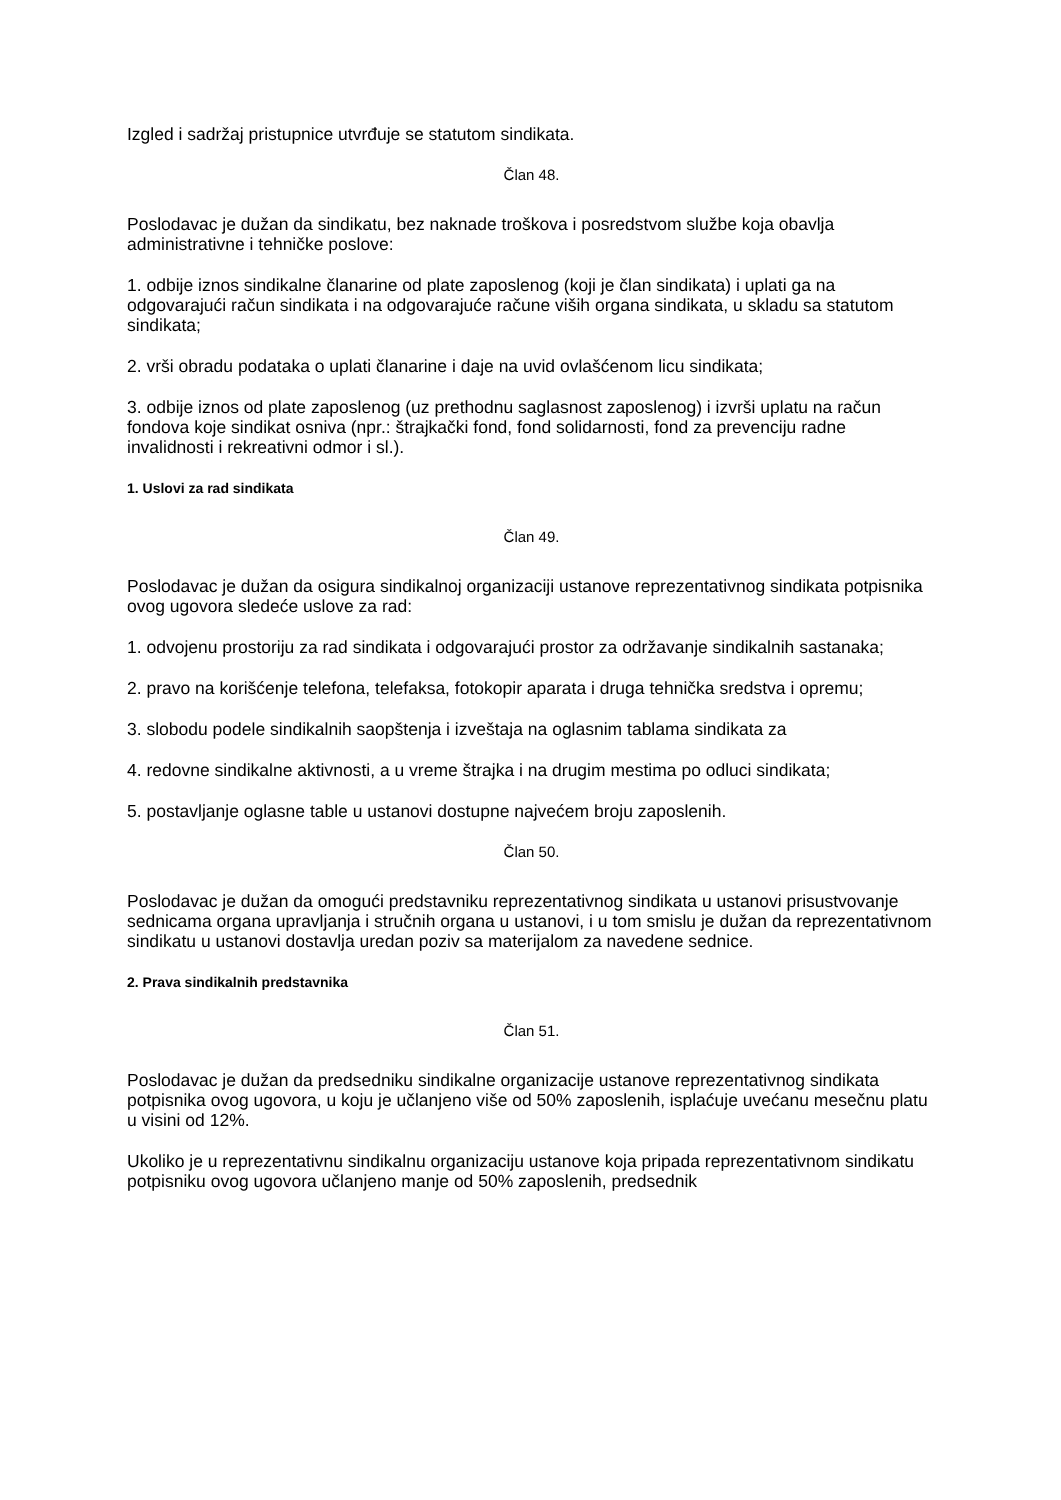Izgled i sadržaj pristupnice utvrđuje se statutom sindikata.
Član 48.
Poslodavac je dužan da sindikatu, bez naknade troškova i posredstvom službe koja obavlja administrativne i tehničke poslove:
1. odbije iznos sindikalne članarine od plate zaposlenog (koji je član sindikata) i uplati ga na odgovarajući račun sindikata i na odgovarajuće račune viših organa sindikata, u skladu sa statutom sindikata;
2. vrši obradu podataka o uplati članarine i daje na uvid ovlašćenom licu sindikata;
3. odbije iznos od plate zaposlenog (uz prethodnu saglasnost zaposlenog) i izvrši uplatu na račun fondova koje sindikat osniva (npr.: štrajkački fond, fond solidarnosti, fond za prevenciju radne invalidnosti i rekreativni odmor i sl.).
1. Uslovi za rad sindikata
Član 49.
Poslodavac je dužan da osigura sindikalnoj organizaciji ustanove reprezentativnog sindikata potpisnika ovog ugovora sledeće uslove za rad:
1. odvojenu prostoriju za rad sindikata i odgovarajući prostor za održavanje sindikalnih sastanaka;
2. pravo na korišćenje telefona, telefaksa, fotokopir aparata i druga tehnička sredstva i opremu;
3. slobodu podele sindikalnih saopštenja i izveštaja na oglasnim tablama sindikata za
4. redovne sindikalne aktivnosti, a u vreme štrajka i na drugim mestima po odluci sindikata;
5. postavljanje oglasne table u ustanovi dostupne najvećem broju zaposlenih.
Član 50.
Poslodavac je dužan da omogući predstavniku reprezentativnog sindikata u ustanovi prisustvovanje sednicama organa upravljanja i stručnih organa u ustanovi, i u tom smislu je dužan da reprezentativnom sindikatu u ustanovi dostavlja uredan poziv sa materijalom za navedene sednice.
2. Prava sindikalnih predstavnika
Član 51.
Poslodavac je dužan da predsedniku sindikalne organizacije ustanove reprezentativnog sindikata potpisnika ovog ugovora, u koju je učlanjeno više od 50% zaposlenih, isplaćuje uvećanu mesečnu platu u visini od 12%.
Ukoliko je u reprezentativnu sindikalnu organizaciju ustanove koja pripada reprezentativnom sindikatu potpisniku ovog ugovora učlanjeno manje od 50% zaposlenih, predsednik